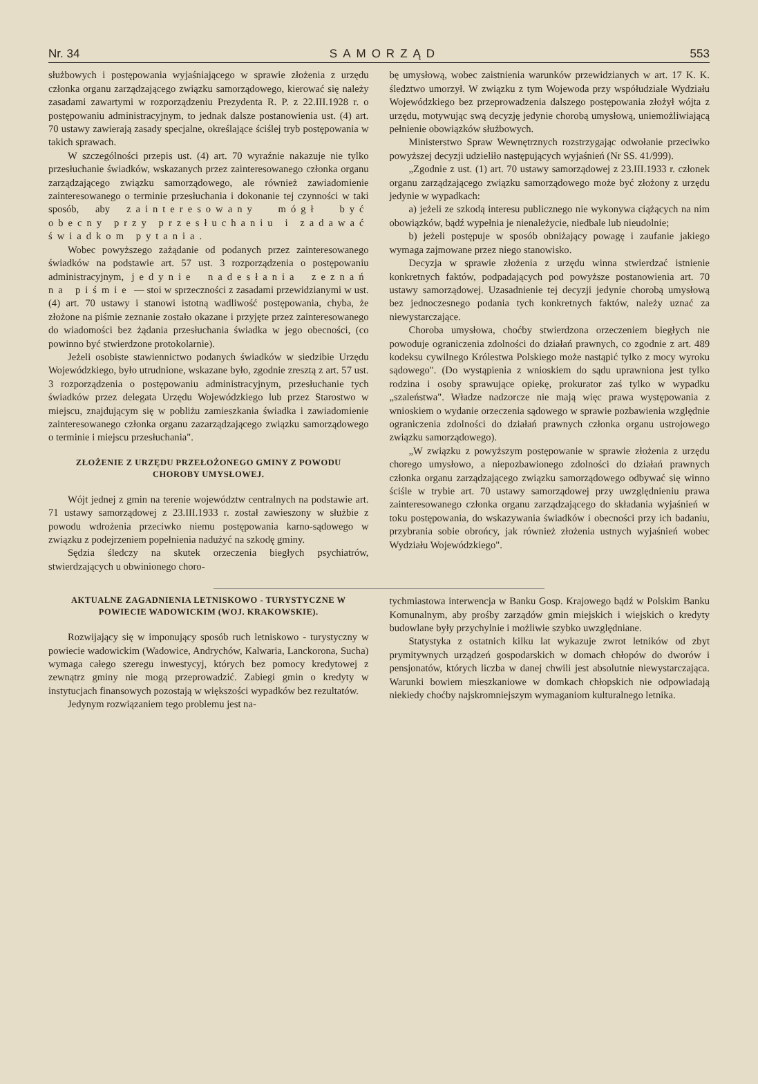Nr. 34 SAMORZĄD 553
służbowych i postępowania wyjaśniającego w sprawie złożenia z urzędu członka organu zarządzającego związku samorządowego, kierować się należy zasadami zawartymi w rozporządzeniu Prezydenta R. P. z 22.III.1928 r. o postępowaniu administracyjnym, to jednak dalsze postanowienia ust. (4) art. 70 ustawy zawierają zasady specjalne, określające ściślej tryb postępowania w takich sprawach.
W szczególności przepis ust. (4) art. 70 wyraźnie nakazuje nie tylko przesłuchanie świadków, wskazanych przez zainteresowanego członka organu zarządzającego związku samorządowego, ale również zawiadomienie zainteresowanego o terminie przesłuchania i dokonanie tej czynności w taki sposób, aby zainteresowany mógł być obecny przy przesłuchaniu i zadawać świadkom pytania.
Wobec powyższego zażądanie od podanych przez zainteresowanego świadków na podstawie art. 57 ust. 3 rozporządzenia o postępowaniu administracyjnym, jedynie nadesłania zeznań na piśmie — stoi w sprzeczności z zasadami przewidzianymi w ust. (4) art. 70 ustawy i stanowi istotną wadliwość postępowania, chyba, że złożone na piśmie zeznanie zostało okazane i przyjęte przez zainteresowanego do wiadomości bez żądania przesłuchania świadka w jego obecności, (co powinno być stwierdzone protokolarnie).
Jeżeli osobiste stawiennictwo podanych świadków w siedzibie Urzędu Wojewódzkiego, było utrudnione, wskazane było, zgodnie zresztą z art. 57 ust. 3 rozporządzenia o postępowaniu administracyjnym, przesłuchanie tych świadków przez delegata Urzędu Wojewódzkiego lub przez Starostwo w miejscu, znajdującym się w pobliżu zamieszkania świadka i zawiadomienie zainteresowanego członka organu zazarządzającego związku samorządowego o terminie i miejscu przesłuchania".
ZŁOŻENIE Z URZĘDU PRZEŁOŻONEGO GMINY Z POWODU CHOROBY UMYSŁOWEJ.
Wójt jednej z gmin na terenie województw centralnych na podstawie art. 71 ustawy samorządowej z 23.III.1933 r. został zawieszony w służbie z powodu wdrożenia przeciwko niemu postępowania karno-sądowego w związku z podejrzeniem popełnienia nadużyć na szkodę gminy.
Sędzia śledczy na skutek orzeczenia biegłych psychiatrów, stwierdzających u obwinionego choro-
bę umysłową, wobec zaistnienia warunków przewidzianych w art. 17 K. K. śledztwo umorzył. W związku z tym Wojewoda przy współudziale Wydziału Wojewódzkiego bez przeprowadzenia dalszego postępowania złożył wójta z urzędu, motywując swą decyzję jedynie chorobą umysłową, uniemożliwiającą pełnienie obowiązków służbowych.
Ministerstwo Spraw Wewnętrznych rozstrzygając odwołanie przeciwko powyższej decyzji udzieliło następujących wyjaśnień (Nr SS. 41/999).
„Zgodnie z ust. (1) art. 70 ustawy samorządowej z 23.III.1933 r. członek organu zarządzającego związku samorządowego może być złożony z urzędu jedynie w wypadkach:
a) jeżeli ze szkodą interesu publicznego nie wykonywa ciążących na nim obowiązków, bądź wypełnia je nienależycie, niedbale lub nieudolnie;
b) jeżeli postępuje w sposób obniżający powagę i zaufanie jakiego wymaga zajmowane przez niego stanowisko.
Decyzja w sprawie złożenia z urzędu winna stwierdzać istnienie konkretnych faktów, podpadających pod powyższe postanowienia art. 70 ustawy samorządowej. Uzasadnienie tej decyzji jedynie chorobą umysłową bez jednoczesnego podania tych konkretnych faktów, należy uznać za niewystarczające.
Choroba umysłowa, choćby stwierdzona orzeczeniem biegłych nie powoduje ograniczenia zdolności do działań prawnych, co zgodnie z art. 489 kodeksu cywilnego Królestwa Polskiego może nastąpić tylko z mocy wyroku sądowego". (Do wystąpienia z wnioskiem do sądu uprawniona jest tylko rodzina i osoby sprawujące opiekę, prokurator zaś tylko w wypadku „szaleństwa". Władze nadzorcze nie mają więc prawa występowania z wnioskiem o wydanie orzeczenia sądowego w sprawie pozbawienia względnie ograniczenia zdolności do działań prawnych członka organu ustrojowego związku samorządowego).
„W związku z powyższym postępowanie w sprawie złożenia z urzędu chorego umysłowo, a niepozbawionego zdolności do działań prawnych członka organu zarządzającego związku samorządowego odbywać się winno ściśle w trybie art. 70 ustawy samorządowej przy uwzględnieniu prawa zainteresowanego członka organu zarządzającego do składania wyjaśnień w toku postępowania, do wskazywania świadków i obecności przy ich badaniu, przybrania sobie obrońcy, jak również złożenia ustnych wyjaśnień wobec Wydziału Wojewódzkiego".
AKTUALNE ZAGADNIENIA LETNISKOWO - TURYSTYCZNE W POWIECIE WADOWICKIM (WOJ. KRAKOWSKIE).
Rozwijający się w imponujący sposób ruch letniskowo - turystyczny w powiecie wadowickim (Wadowice, Andrychów, Kalwaria, Lanckorona, Sucha) wymaga całego szeregu inwestycyj, których bez pomocy kredytowej z zewnątrz gminy nie mogą przeprowadzić. Zabiegi gmin o kredyty w instytucjach finansowych pozostają w większości wypadków bez rezultatów.
Jedynym rozwiązaniem tego problemu jest na-
tychmiastowa interwencja w Banku Gosp. Krajowego bądź w Polskim Banku Komunalnym, aby prośby zarządów gmin miejskich i wiejskich o kredyty budowlane były przychylnie i możliwie szybko uwzględniane.
Statystyka z ostatnich kilku lat wykazuje zwrot letników od zbyt prymitywnych urządzeń gospodarskich w domach chłopów do dworów i pensjonatów, których liczba w danej chwili jest absolutnie niewystarczająca. Warunki bowiem mieszkaniowe w domkach chłopskich nie odpowiadają niekiedy choćby najskromniejszym wymaganiom kulturalnego letnika.